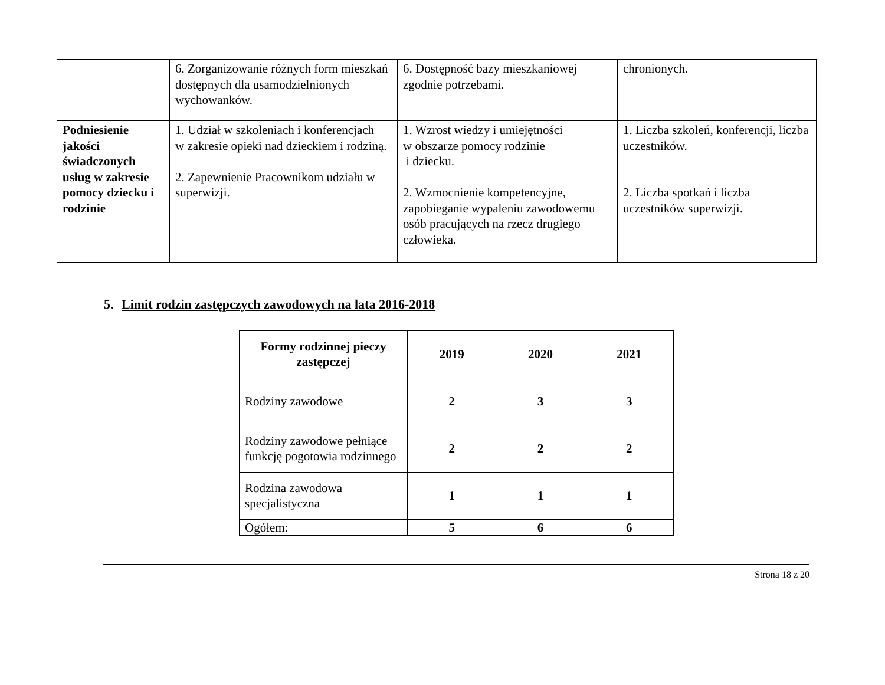| | 6. Zorganizowanie różnych form mieszkań dostępnych dla usamodzielnionych wychowanków. | 6. Dostępność bazy mieszkaniowej zgodnie potrzebami. | chronionych. |
| Podniesienie jakości świadczonych usług w zakresie pomocy dziecku i rodzinie | 1. Udział w szkoleniach i konferencjach w zakresie opieki nad dzieckiem i rodziną. 2. Zapewnienie Pracownikom udziału w superwizji. | 1. Wzrost wiedzy i umiejętności w obszarze pomocy rodzinie i dziecku. 2. Wzmocnienie kompetencyjne, zapobieganie wypaleniu zawodowemu osób pracujących na rzecz drugiego człowieka. | 1. Liczba szkoleń, konferencji, liczba uczestników. 2. Liczba spotkań i liczba uczestników superwizji. |
5. Limit rodzin zastępczych zawodowych na lata 2016-2018
| Formy rodzinnej pieczy zastępczej | 2019 | 2020 | 2021 |
| --- | --- | --- | --- |
| Rodziny zawodowe | 2 | 3 | 3 |
| Rodziny zawodowe pełniące funkcję pogotowia rodzinnego | 2 | 2 | 2 |
| Rodzina zawodowa specjalistyczna | 1 | 1 | 1 |
| Ogółem: | 5 | 6 | 6 |
Strona 18 z 20